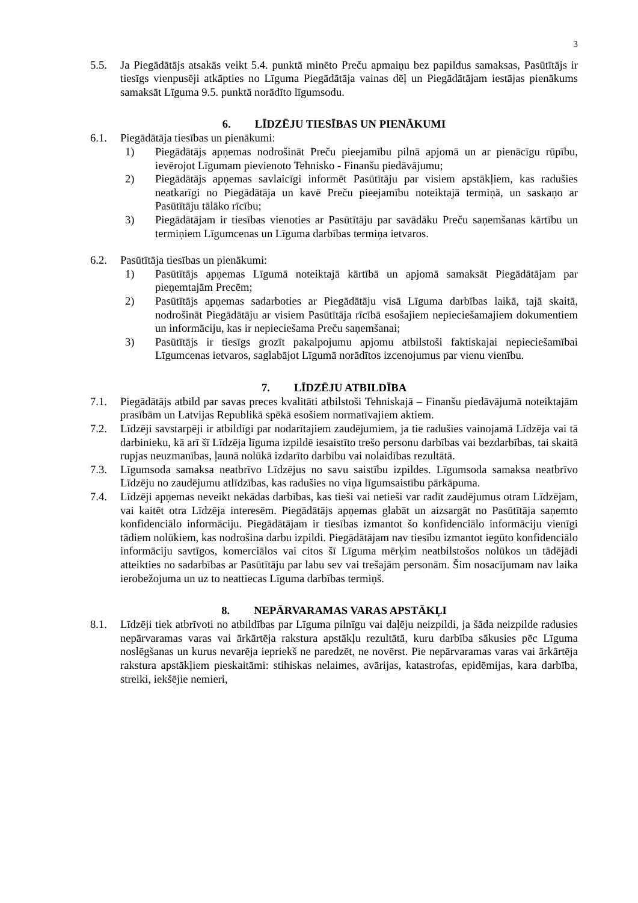3
5.5. Ja Piegādātājs atsakās veikt 5.4. punktā minēto Preču apmaiņu bez papildus samaksas, Pasūtītājs ir tiesīgs vienpusēji atkāpties no Līguma Piegādātāja vainas dēļ un Piegādātājam iestājas pienākums samaksāt Līguma 9.5. punktā norādīto līgumsodu.
6. LĪDZĒJU TIESĪBAS UN PIENĀKUMI
6.1. Piegādātāja tiesības un pienākumi:
1) Piegādātājs apņemas nodrošināt Preču pieejamību pilnā apjomā un ar pienācīgu rūpību, ievērojot Līgumam pievienoto Tehnisko - Finanšu piedāvājumu;
2) Piegādātājs apņemas savlaicīgi informēt Pasūtītāju par visiem apstākļiem, kas radušies neatkarīgi no Piegādātāja un kavē Preču pieejamību noteiktajā termiņā, un saskaņo ar Pasūtītāju tālāko rīcību;
3) Piegādātājam ir tiesības vienoties ar Pasūtītāju par savādāku Preču saņemšanas kārtību un termiņiem Līgumcenas un Līguma darbības termiņa ietvaros.
6.2. Pasūtītāja tiesības un pienākumi:
1) Pasūtītājs apņemas Līgumā noteiktajā kārtībā un apjomā samaksāt Piegādātājam par pieņemtajām Precēm;
2) Pasūtītājs apņemas sadarboties ar Piegādātāju visā Līguma darbības laikā, tajā skaitā, nodrošināt Piegādātāju ar visiem Pasūtītāja rīcībā esošajiem nepieciešamajiem dokumentiem un informāciju, kas ir nepieciešama Preču saņemšanai;
3) Pasūtītājs ir tiesīgs grozīt pakalpojumu apjomu atbilstoši faktiskajai nepieciešamībai Līgumcenas ietvaros, saglabājot Līgumā norādītos izcenojumus par vienu vienību.
7. LĪDZĒJU ATBILDĪBA
7.1. Piegādātājs atbild par savas preces kvalitāti atbilstoši Tehniskajā – Finanšu piedāvājumā noteiktajām prasībām un Latvijas Republikā spēkā esošiem normatīvajiem aktiem.
7.2. Līdzēji savstarpēji ir atbildīgi par nodarītajiem zaudējumiem, ja tie radušies vainojamā Līdzēja vai tā darbinieku, kā arī šī Līdzēja līguma izpildē iesaistīto trešo personu darbības vai bezdarbības, tai skaitā rupjas neuzmanības, ļaunā nolūkā izdarīto darbību vai nolaidības rezultātā.
7.3. Līgumsoda samaksa neatbrīvo Līdzējus no savu saistību izpildes. Līgumsoda samaksa neatbrīvo Līdzēju no zaudējumu atlīdzības, kas radušies no viņa līgumsaistību pārkāpuma.
7.4. Līdzēji apņemas neveikt nekādas darbības, kas tieši vai netieši var radīt zaudējumus otram Līdzējam, vai kaitēt otra Līdzēja interesēm. Piegādātājs apņemas glabāt un aizsargāt no Pasūtītāja saņemto konfidenciālo informāciju. Piegādātājam ir tiesības izmantot šo konfidenciālo informāciju vienīgi tādiem nolūkiem, kas nodrošina darbu izpildi. Piegādātājam nav tiesību izmantot iegūto konfidenciālo informāciju savtīgos, komerciālos vai citos šī Līguma mērķim neatbilstošos nolūkos un tādējādi atteikties no sadarbības ar Pasūtītāju par labu sev vai trešajām personām. Šim nosacījumam nav laika ierobežojuma un uz to neattiecas Līguma darbības termiņš.
8. NEPĀRVARAMAS VARAS APSTĀKĻI
8.1. Līdzēji tiek atbrīvoti no atbildības par Līguma pilnīgu vai daļēju neizpildi, ja šāda neizpilde radusies nepārvaramas varas vai ārkārtēja rakstura apstākļu rezultātā, kuru darbība sākusies pēc Līguma noslēgšanas un kurus nevarēja iepriekš ne paredzēt, ne novērst. Pie nepārvaramas varas vai ārkārtēja rakstura apstākļiem pieskaitāmi: stihiskas nelaimes, avārijas, katastrofas, epidēmijas, kara darbība, streiki, iekšējie nemieri,